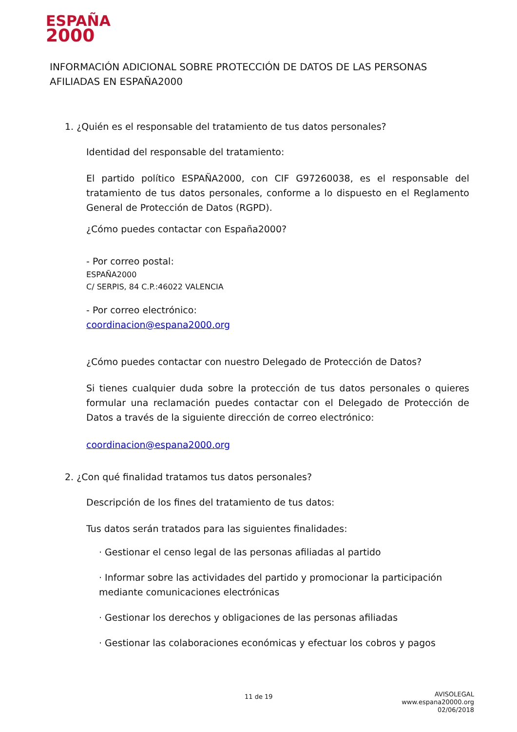ESPAÑA
2000
INFORMACIÓN ADICIONAL SOBRE PROTECCIÓN DE DATOS DE LAS PERSONAS AFILIADAS EN ESPAÑA2000
1. ¿Quién es el responsable del tratamiento de tus datos personales?
Identidad del responsable del tratamiento:
El partido político ESPAÑA2000, con CIF G97260038, es el responsable del tratamiento de tus datos personales, conforme a lo dispuesto en el Reglamento General de Protección de Datos (RGPD).
¿Cómo puedes contactar con España2000?
- Por correo postal:
ESPAÑA2000
C/ SERPIS, 84 C.P.:46022 VALENCIA
- Por correo electrónico:
coordinacion@espana2000.org
¿Cómo puedes contactar con nuestro Delegado de Protección de Datos?
Si tienes cualquier duda sobre la protección de tus datos personales o quieres formular una reclamación puedes contactar con el Delegado de Protección de Datos a través de la siguiente dirección de correo electrónico:
coordinacion@espana2000.org
2. ¿Con qué finalidad tratamos tus datos personales?
Descripción de los fines del tratamiento de tus datos:
Tus datos serán tratados para las siguientes finalidades:
· Gestionar el censo legal de las personas afiliadas al partido
· Informar sobre las actividades del partido y promocionar la participación mediante comunicaciones electrónicas
· Gestionar los derechos y obligaciones de las personas afiliadas
· Gestionar las colaboraciones económicas y efectuar los cobros y pagos
11 de 19
AVISOLEGAL
www.espana20000.org
02/06/2018